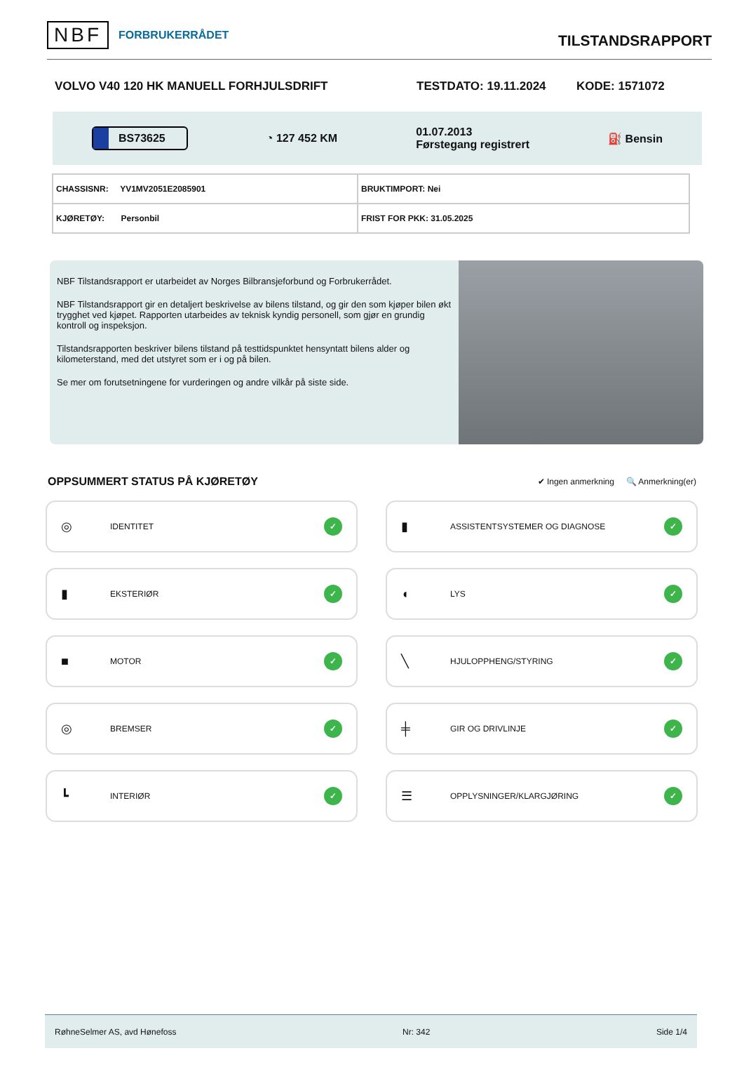NBF FORBRUKERRÅDET
TILSTANDSRAPPORT
VOLVO V40 120 HK MANUELL FORHJULSDRIFT TESTDATO: 19.11.2024 KODE: 1571072
BS73625 ◔ 127 452 KM 01.07.2013
Førstegang registrert ⛽ Bensin
| CHASSISNR: YV1MV2051E2085901 | BRUKTIMPORT: Nei |
| KJØRETØY: Personbil | FRIST FOR PKK: 31.05.2025 |
NBF Tilstandsrapport er utarbeidet av Norges Bilbransjeforbund og Forbrukerrådet.
NBF Tilstandsrapport gir en detaljert beskrivelse av bilens tilstand, og gir den som kjøper bilen økt trygghet ved kjøpet. Rapporten utarbeides av teknisk kyndig personell, som gjør en grundig kontroll og inspeksjon.
Tilstandsrapporten beskriver bilens tilstand på testtidspunktet hensyntatt bilens alder og kilometerstand, med det utstyret som er i og på bilen.
Se mer om forutsetningene for vurderingen og andre vilkår på siste side.
OPPSUMMERT STATUS PÅ KJØRETØY
✔ Ingen anmerkning 🔍 Anmerkning(er)
◎ IDENTITET ✓
▮ ASSISTENTSYSTEMER OG DIAGNOSE ✓
▮ EKSTERIØR ✓
◖ LYS ✓
■ MOTOR ✓
╲ HJULOPPHENG/STYRING ✓
◎ BREMSER ✓
╪ GIR OG DRIVLINJE ✓
┗ INTERIØR ✓
☰ OPPLYSNINGER/KLARGJØRING ✓
RøhneSelmer AS, avd Hønefoss Nr: 342 Side 1/4